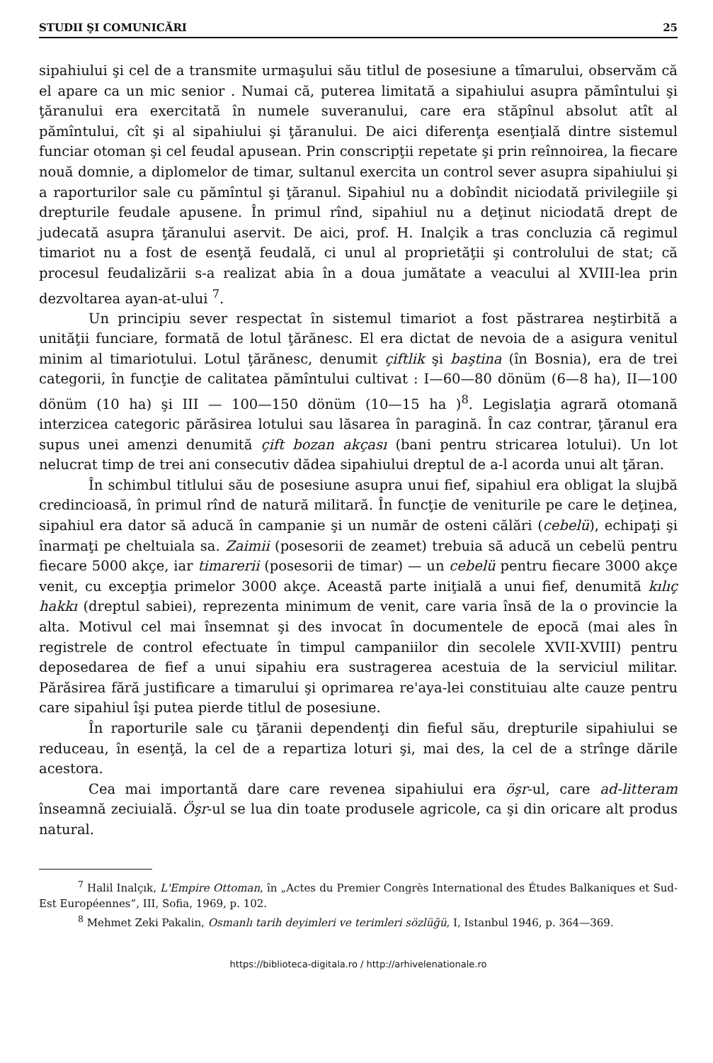STUDII ŞI COMUNICĂRI 25
sipahiului şi cel de a transmite urmaşului său titlul de posesiune a tîmarului, observăm că el apare ca un mic senior . Numai că, puterea limitată a sipahiului asupra pămîntului şi ţăranului era exercitată în numele suveranului, care era stăpînul absolut atît al pămîntului, cît şi al sipahiului şi ţăranului. De aici diferenţa esenţială dintre sistemul funciar otoman şi cel feudal apusean. Prin conscripţii repetate şi prin reînnoirea, la fiecare nouă domnie, a diplomelor de timar, sultanul exercita un control sever asupra sipahiului şi a raporturilor sale cu pămîntul şi ţăranul. Sipahiul nu a dobîndit niciodată privilegiile şi drepturile feudale apusene. În primul rînd, sipahiul nu a deţinut niciodată drept de judecată asupra ţăranului aservit. De aici, prof. H. Inalçik a tras concluzia că regimul timariot nu a fost de esenţă feudală, ci unul al proprietăţii şi controlului de stat; că procesul feudalizării s-a realizat abia în a doua jumătate a veacului al XVIII-lea prin dezvoltarea ayan-at-ului <sup>7</sup>.
Un principiu sever respectat în sistemul timariot a fost păstrarea neştirbită a unităţii funciare, formată de lotul ţărănesc. El era dictat de nevoia de a asigura venitul minim al timariotului. Lotul ţărănesc, denumit çiftlik şi baştina (în Bosnia), era de trei categorii, în funcţie de calitatea pămîntului cultivat : I—60—80 dönüm (6—8 ha), II—100 dönüm (10 ha) şi III — 100—150 dönüm (10—15 ha )<sup>8</sup>. Legislaţia agrară otomană interzicea categoric părăsirea lotului sau lăsarea în paragină. În caz contrar, ţăranul era supus unei amenzi denumită çift bozan akçası (bani pentru stricarea lotului). Un lot nelucrat timp de trei ani consecutiv dădea sipahiului dreptul de a-l acorda unui alt ţăran.
În schimbul titlului său de posesiune asupra unui fief, sipahiul era obligat la slujbă credincioasă, în primul rînd de natură militară. În funcţie de veniturile pe care le deţinea, sipahiul era dator să aducă în campanie şi un număr de osteni călări (cebelü), echipaţi şi înarmaţi pe cheltuiala sa. Zaimii (posesorii de zeamet) trebuia să aducă un cebelü pentru fiecare 5000 akçe, iar timarerii (posesorii de timar) — un cebelü pentru fiecare 3000 akçe venit, cu excepţia primelor 3000 akçe. Această parte iniţială a unui fief, denumită kılıç hakkı (dreptul sabiei), reprezenta minimum de venit, care varia însă de la o provincie la alta. Motivul cel mai însemnat şi des invocat în documentele de epocă (mai ales în registrele de control efectuate în timpul campaniilor din secolele XVII-XVIII) pentru deposedarea de fief a unui sipahiu era sustragerea acestuia de la serviciul militar. Părăsirea fără justificare a timarului şi oprimarea re'aya-lei constituiau alte cauze pentru care sipahiul îşi putea pierde titlul de posesiune.
În raporturile sale cu ţăranii dependenţi din fieful său, drepturile sipahiului se reduceau, în esenţă, la cel de a repartiza loturi şi, mai des, la cel de a strînge dările acestora.
Cea mai importantă dare care revenea sipahiului era öşr-ul, care ad-litteram înseamnă zeciuială. Öşr-ul se lua din toate produsele agricole, ca şi din oricare alt produs natural.
<sup>7</sup> Halil Inalçık, L'Empire Ottoman, în „Actes du Premier Congrès International des Études Balkaniques et Sud-Est Européennes”, III, Sofia, 1969, p. 102.
<sup>8</sup> Mehmet Zeki Pakalin, Osmanlı tarih deyimleri ve terimleri sözlüğü, I, Istanbul 1946, p. 364—369.
https://biblioteca-digitala.ro / http://arhivelenationale.ro